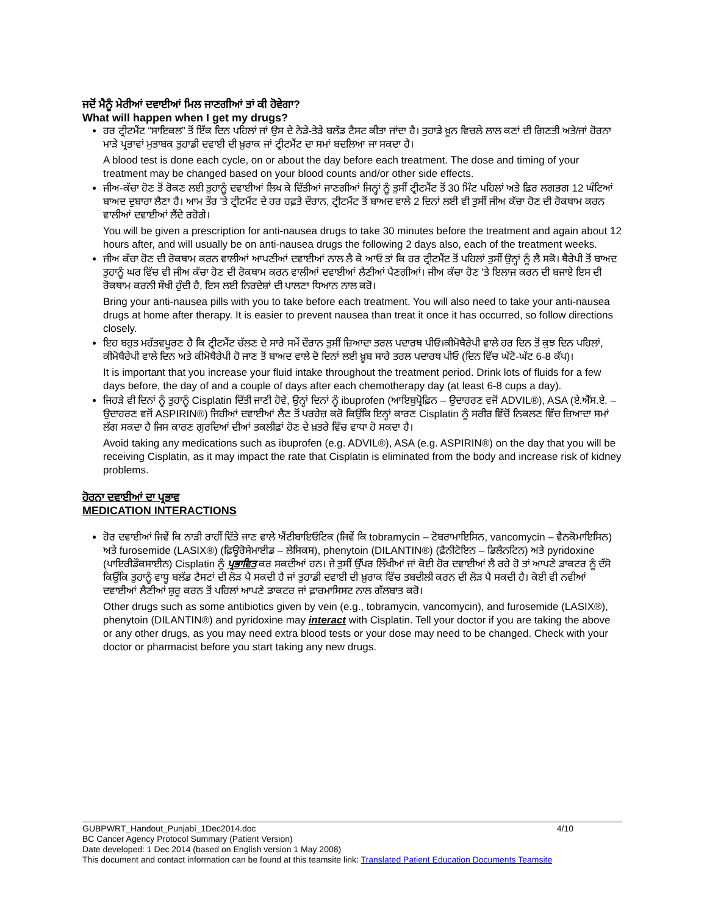ਜਦੋਂ ਮੈਨੂੰ ਮੇਰੀਆਂ ਦਵਾਈਆਂ ਮਿਲ ਜਾਣਗੀਆਂ ਤਾਂ ਕੀ ਹੋਵੇਗਾ?
What will happen when I get my drugs?
ਹਰ ਟ੍ਰੀਟਮੈਂਟ “ਸਾਇਕਲ” ਤੋਂ ਇੱਕ ਦਿਨ ਪਹਿਲਾਂ ਜਾਂ ਉਸ ਦੇ ਨੇੜੇ-ਤੇੜੇ ਬਲੱਡ ਟੈਸਟ ਕੀਤਾ ਜਾਂਦਾ ਹੈ। ਤੁਹਾਡੇ ਖ਼ੂਨ ਵਿਚਲੇ ਲਾਲ ਕਣਾਂ ਦੀ ਗਿਣਤੀ ਅਤੇ/ਜਾਂ ਹੋਰਨਾ ਮਾੜੇ ਪ੍ਰਭਾਵਾਂ ਮੁਤਾਬਕ ਤੁਹਾਡੀ ਦਵਾਈ ਦੀ ਖ਼ੁਰਾਕ ਜਾਂ ਟ੍ਰੀਟਮੈਂਟ ਦਾ ਸਮਾਂ ਬਦਲਿਆ ਜਾ ਸਕਦਾ ਹੈ।
A blood test is done each cycle, on or about the day before each treatment. The dose and timing of your treatment may be changed based on your blood counts and/or other side effects.
ਜੀਅ-ਕੱਚਾ ਹੋਣ ਤੋਂ ਰੋਕਣ ਲਈ ਤੁਹਾਨੂੰ ਦਵਾਈਆਂ ਲਿਖ ਕੇ ਦਿੱਤੀਆਂ ਜਾਣਗੀਆਂ ਜਿਨ੍ਹਾਂ ਨੂੰ ਤੁਸੀਂ ਟ੍ਰੀਟਮੈਂਟ ਤੋਂ 30 ਮਿੰਟ ਪਹਿਲਾਂ ਅਤੇ ਫ਼ਿਰ ਲਗਭਗ 12 ਘੰਟਿਆਂ ਬਾਅਦ ਦੁਬਾਰਾ ਲੈਣਾ ਹੈ। ਆਮ ਤੌਰ ’ਤੇ ਟ੍ਰੀਟਮੈਂਟ ਦੇ ਹਰ ਹਫ਼ਤੇ ਦੌਰਾਨ, ਟ੍ਰੀਟਮੈਂਟ ਤੋਂ ਬਾਅਦ ਵਾਲੇ 2 ਦਿਨਾਂ ਲਈ ਵੀ ਤੁਸੀਂ ਜੀਅ ਕੱਚਾ ਹੋਣ ਦੀ ਰੋਕਥਾਮ ਕਰਨ ਵਾਲੀਆਂ ਦਵਾਈਆਂ ਲੈਂਦੇ ਰਹੋਗੇ।
You will be given a prescription for anti-nausea drugs to take 30 minutes before the treatment and again about 12 hours after, and will usually be on anti-nausea drugs the following 2 days also, each of the treatment weeks.
ਜੀਅ ਕੱਚਾ ਹੋਣ ਦੀ ਰੋਕਥਾਮ ਕਰਨ ਵਾਲੀਆਂ ਆਪਣੀਆਂ ਦਵਾਈਆਂ ਨਾਲ ਲੈ ਕੇ ਆਓ ਤਾਂ ਕਿ ਹਰ ਟ੍ਰੀਟਮੈਂਟ ਤੋਂ ਪਹਿਲਾਂ ਤੁਸੀਂ ਉਨ੍ਹਾਂ ਨੂੰ ਲੈ ਸਕੋ। ਥੈਰੇਪੀ ਤੋਂ ਬਾਅਦ ਤੁਹਾਨੂੰ ਘਰ ਵਿੱਚ ਵੀ ਜੀਅ ਕੱਚਾ ਹੋਣ ਦੀ ਰੋਕਥਾਮ ਕਰਨ ਵਾਲੀਆਂ ਦਵਾਈਆਂ ਲੈਣੀਆਂ ਪੈਣਗੀਆਂ। ਜੀਅ ਕੱਚਾ ਹੋਣ ’ਤੇ ਇਲਾਜ ਕਰਨ ਦੀ ਬਜਾਏ ਇਸ ਦੀ ਰੋਕਥਾਮ ਕਰਨੀ ਸੌਖੀ ਹੁੰਦੀ ਹੈ, ਇਸ ਲਈ ਨਿਰਦੇਸ਼ਾਂ ਦੀ ਪਾਲਣਾ ਧਿਆਨ ਨਾਲ ਕਰੋ।
Bring your anti-nausea pills with you to take before each treatment. You will also need to take your anti-nausea drugs at home after therapy. It is easier to prevent nausea than treat it once it has occurred, so follow directions closely.
ਇਹ ਬਹੁਤ ਮਹੱਤਵਪੂਰਣ ਹੈ ਕਿ ਟ੍ਰੀਟਮੈਂਟ ਚੱਲਣ ਦੇ ਸਾਰੇ ਸਮੇਂ ਦੌਰਾਨ ਤੁਸੀਂ ਜ਼ਿਆਦਾ ਤਰਲ ਪਦਾਰਥ ਪੀਓ।ਕੀਮੋਥੈਰੇਪੀ ਵਾਲੇ ਹਰ ਦਿਨ ਤੋਂ ਕੁਝ ਦਿਨ ਪਹਿਲਾਂ, ਕੀਮੋਥੈਰੇਪੀ ਵਾਲੇ ਦਿਨ ਅਤੇ ਕੀਮੋਥੈਰੇਪੀ ਹੋ ਜਾਣ ਤੋਂ ਬਾਅਦ ਵਾਲੇ ਦੋ ਦਿਨਾਂ ਲਈ ਖ਼ੂਬ ਸਾਰੇ ਤਰਲ ਪਦਾਰਥ ਪੀਓ (ਦਿਨ ਵਿੱਚ ਘੱਟੋ-ਘੱਟ 6-8 ਕੱਪ)।
It is important that you increase your fluid intake throughout the treatment period. Drink lots of fluids for a few days before, the day of and a couple of days after each chemotherapy day (at least 6-8 cups a day).
ਜਿਹੜੇ ਵੀ ਦਿਨਾਂ ਨੂੰ ਤੁਹਾਨੂੰ Cisplatin ਦਿੱਤੀ ਜਾਣੀ ਹੋਵੇ, ਉਨ੍ਹਾਂ ਦਿਨਾਂ ਨੂੰ ibuprofen (ਆਇਬੁਪ੍ਰੋਫ਼ਿਨ – ਉਦਾਹਰਣ ਵਜੋਂ ADVIL®), ASA (ਏ.ਐੱਸ.ਏ. – ਉਦਾਹਰਣ ਵਜੋਂ ASPIRIN®) ਜਿਹੀਆਂ ਦਵਾਈਆਂ ਲੈਣ ਤੋਂ ਪਰਹੇਜ਼ ਕਰੋ ਕਿਉਂਕਿ ਇਨ੍ਹਾਂ ਕਾਰਣ Cisplatin ਨੂੰ ਸਰੀਰ ਵਿੱਚੋਂ ਨਿਕਲਣ ਵਿੱਚ ਜ਼ਿਆਦਾ ਸਮਾਂ ਲੱਗ ਸਕਦਾ ਹੈ ਜਿਸ ਕਾਰਣ ਗੁਰਦਿਆਂ ਦੀਆਂ ਤਕਲੀਫ਼ਾਂ ਹੋਣ ਦੇ ਖ਼ਤਰੇ ਵਿੱਚ ਵਾਧਾ ਹੋ ਸਕਦਾ ਹੈ।
Avoid taking any medications such as ibuprofen (e.g. ADVIL®), ASA (e.g. ASPIRIN®) on the day that you will be receiving Cisplatin, as it may impact the rate that Cisplatin is eliminated from the body and increase risk of kidney problems.
ਹੋਰਨਾ ਦਵਾਈਆਂ ਦਾ ਪ੍ਰਭਾਵ
MEDICATION INTERACTIONS
ਹੋਰ ਦਵਾਈਆਂ ਜਿਵੇਂ ਕਿ ਨਾੜੀ ਰਾਹੀਂ ਦਿੱਤੇ ਜਾਣ ਵਾਲੇ ਐਂਟੀਬਾਇਓਟਿਕ (ਜਿਵੇਂ ਕਿ tobramycin – ਟੋਬਰਾਮਾਇਸਿਨ, vancomycin – ਵੈਨਕੋਮਾਇਸਿਨ) ਅਤੇ furosemide (LASIX®) (ਫ਼ਿਊਰੋਸੇਮਾਈਡ – ਲੇਸਿਕਸ), phenytoin (DILANTIN®) (ਫ਼ੈਨੀਟੋਇਨ – ਡਿਲੈਨਟਿਨ) ਅਤੇ pyridoxine (ਪਾਇਰੀਡੌਕਸਾਈਨ) Cisplatin ਨੂੰ ਪ੍ਰਭਾਵਿਤ ਕਰ ਸਕਦੀਆਂ ਹਨ। ਜੇ ਤੁਸੀਂ ਉੱਪਰ ਲਿੱਖੀਆਂ ਜਾਂ ਕੋਈ ਹੋਰ ਦਵਾਈਆਂ ਲੈ ਰਹੇ ਹੋ ਤਾਂ ਆਪਣੇ ਡਾਕਟਰ ਨੂੰ ਦੱਸੋ ਕਿਉਂਕਿ ਤੁਹਾਨੂੰ ਵਾਧੂ ਬਲੱਡ ਟੈਸਟਾਂ ਦੀ ਲੋੜ ਪੈ ਸਕਦੀ ਹੈ ਜਾਂ ਤੁਹਾਡੀ ਦਵਾਈ ਦੀ ਖ਼ੁਰਾਕ ਵਿੱਚ ਤਬਦੀਲੀ ਕਰਨ ਦੀ ਲੋੜ ਪੈ ਸਕਦੀ ਹੈ। ਕੋਈ ਵੀ ਨਵੀਆਂ ਦਵਾਈਆਂ ਲੈਣੀਆਂ ਸ਼ੁਰੂ ਕਰਨ ਤੋਂ ਪਹਿਲਾਂ ਆਪਣੇ ਡਾਕਟਰ ਜਾਂ ਫ਼ਾਰਮਾਸਿਸਟ ਨਾਲ ਗੱਲਬਾਤ ਕਰੋ।
Other drugs such as some antibiotics given by vein (e.g., tobramycin, vancomycin), and furosemide (LASIX®), phenytoin (DILANTIN®) and pyridoxine may interact with Cisplatin. Tell your doctor if you are taking the above or any other drugs, as you may need extra blood tests or your dose may need to be changed. Check with your doctor or pharmacist before you start taking any new drugs.
GUBPWRT_Handout_Punjabi_1Dec2014.doc 4/10
BC Cancer Agency Protocol Summary (Patient Version)
Date developed: 1 Dec 2014 (based on English version 1 May 2008)
This document and contact information can be found at this teamsite link: Translated Patient Education Documents Teamsite